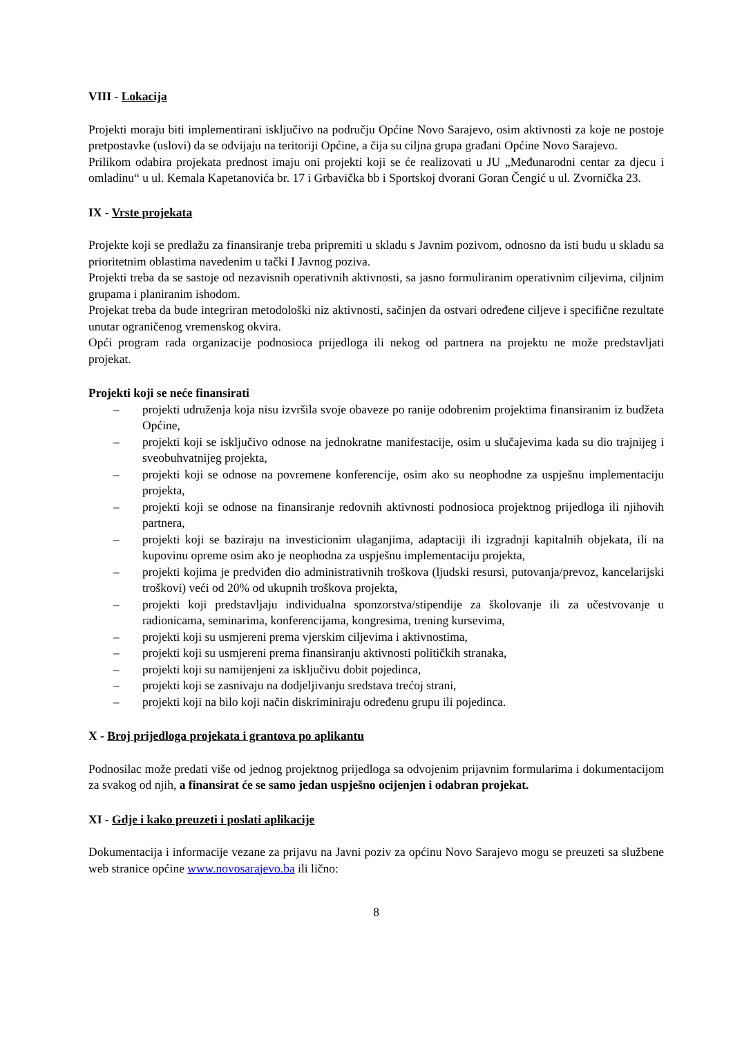VIII - Lokacija
Projekti moraju biti implementirani isključivo na području Općine Novo Sarajevo, osim aktivnosti za koje ne postoje pretpostavke (uslovi) da se odvijaju na teritoriji Općine, a čija su ciljna grupa građani Općine Novo Sarajevo.
Prilikom odabira projekata prednost imaju oni projekti koji se će realizovati u JU „Međunarodni centar za djecu i omladinu“ u ul. Kemala Kapetanovića br. 17 i Grbavička bb i Sportskoj dvorani Goran Čengić u ul. Zvornička 23.
IX - Vrste projekata
Projekte koji se predlažu za finansiranje treba pripremiti u skladu s Javnim pozivom, odnosno da isti budu u skladu sa prioritetnim oblastima navedenim u tački I Javnog poziva.
Projekti treba da se sastoje od nezavisnih operativnih aktivnosti, sa jasno formuliranim operativnim ciljevima, ciljnim grupama i planiranim ishodom.
Projekat treba da bude integriran metodološki niz aktivnosti, sačinjen da ostvari određene ciljeve i specifične rezultate unutar ograničenog vremenskog okvira.
Opći program rada organizacije podnosioca prijedloga ili nekog od partnera na projektu ne može predstavljati projekat.
Projekti koji se neće finansirati
– projekti udruženja koja nisu izvršila svoje obaveze po ranije odobrenim projektima finansiranim iz budžeta Općine,
– projekti koji se isključivo odnose na jednokratne manifestacije, osim u slučajevima kada su dio trajnijeg i sveobuhvatnijeg projekta,
– projekti koji se odnose na povremene konferencije, osim ako su neophodne za uspješnu implementaciju projekta,
– projekti koji se odnose na finansiranje redovnih aktivnosti podnosioca projektnog prijedloga ili njihovih partnera,
– projekti koji se baziraju na investicionim ulaganjima, adaptaciji ili izgradnji kapitalnih objekata, ili na kupovinu opreme osim ako je neophodna za uspješnu implementaciju projekta,
– projekti kojima je predviđen dio administrativnih troškova (ljudski resursi, putovanja/prevoz, kancelarijski troškovi) veći od 20% od ukupnih troškova projekta,
– projekti koji predstavljaju individualna sponzorstva/stipendije za školovanje ili za učestvovanje u radionicama, seminarima, konferencijama, kongresima, trening kursevima,
– projekti koji su usmjereni prema vjerskim ciljevima i aktivnostima,
– projekti koji su usmjereni prema finansiranju aktivnosti političkih stranaka,
– projekti koji su namijenjeni za isključivu dobit pojedinca,
– projekti koji se zasnivaju na dodjeljivanju sredstava trećoj strani,
– projekti koji na bilo koji način diskriminiraju određenu grupu ili pojedinca.
X - Broj prijedloga projekata i grantova po aplikantu
Podnosilac može predati više od jednog projektnog prijedloga sa odvojenim prijavnim formularima i dokumentacijom za svakog od njih, a finansirat će se samo jedan uspješno ocijenjen i odabran projekat.
XI - Gdje i kako preuzeti i poslati aplikacije
Dokumentacija i informacije vezane za prijavu na Javni poziv za općinu Novo Sarajevo mogu se preuzeti sa službene web stranice općine www.novosarajevo.ba ili lično:
8